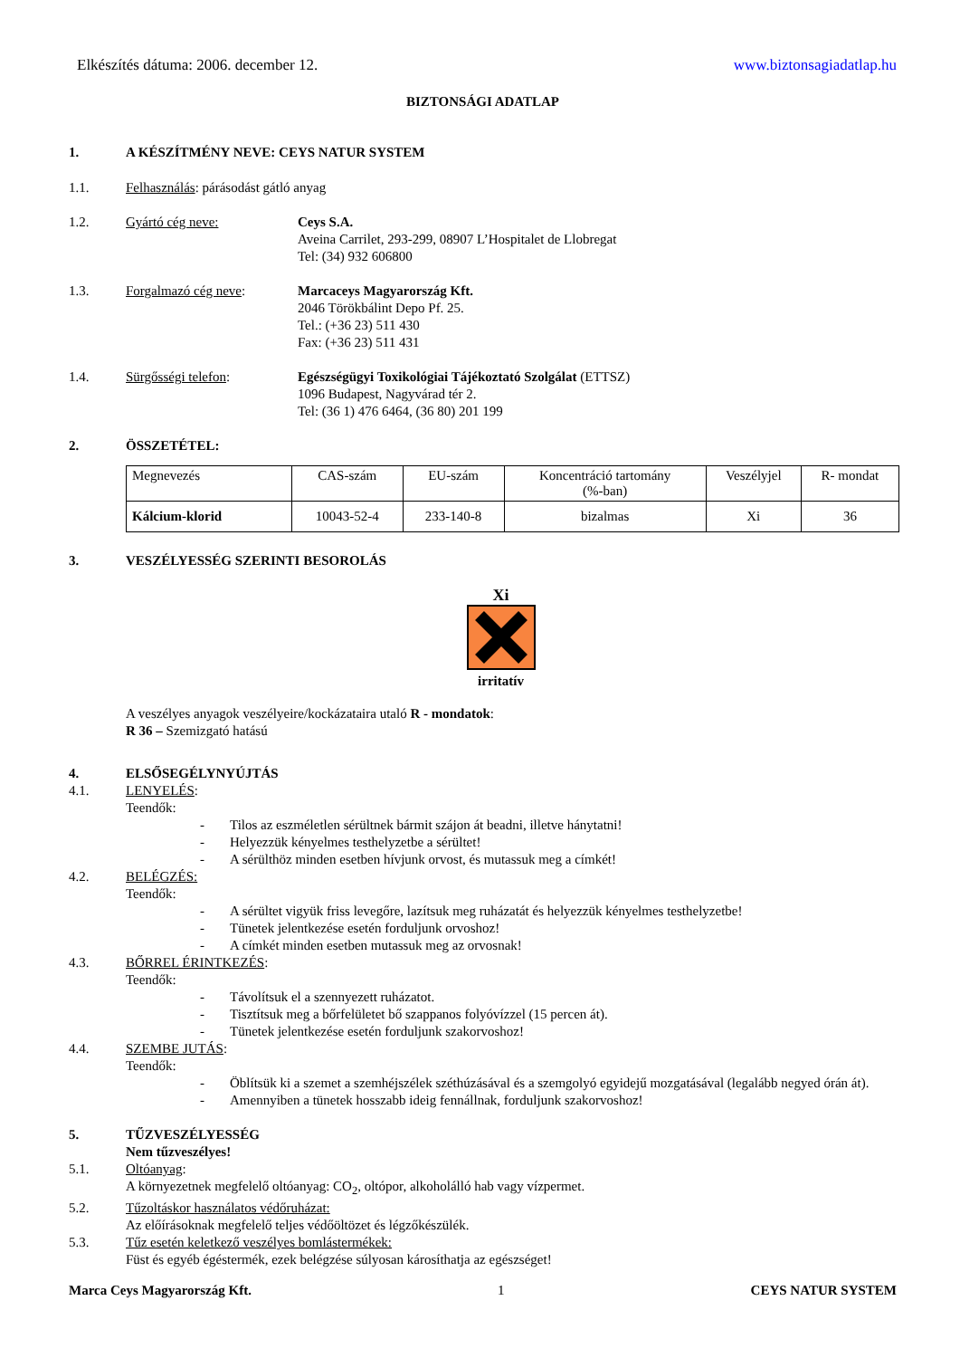Elkészítés dátuma: 2006. december 12. www.biztonsagiadatlap.hu
BIZTONSÁGI ADATLAP
1. A KÉSZÍTMÉNY NEVE: CEYS NATUR SYSTEM
1.1. Felhasználás: párásodást gátló anyag
1.2. Gyártó cég neve: Ceys S.A.
Aveina Carrilet, 293-299, 08907 L’Hospitalet de Llobregat
Tel: (34) 932 606800
1.3. Forgalmazó cég neve: Marcaceys Magyarország Kft.
2046 Törökbálint Depo Pf. 25.
Tel.: (+36 23) 511 430
Fax: (+36 23) 511 431
1.4. Sürgősségi telefon: Egészségügyi Toxikológiai Tájékoztató Szolgálat (ETTSZ)
1096 Budapest, Nagyvárad tér 2.
Tel: (36 1) 476 6464, (36 80) 201 199
2. ÖSSZETÉTEL:
| Megnevezés | CAS-szám | EU-szám | Koncentráció tartomány (%-ban) | Veszélyjel | R- mondat |
| --- | --- | --- | --- | --- | --- |
| Kálcium-klorid | 10043-52-4 | 233-140-8 | bizalmas | Xi | 36 |
3. VESZÉLYESSÉG SZERINTI BESOROLÁS
Xi
irritatív
A veszélyes anyagok veszélyeire/kockázataira utaló R - mondatok:
R 36 – Szemizgató hatású
4. ELSŐSEGÉLYNYÚJTÁS
4.1. LENYELÉS:
Teendők:
- Tilos az eszméletlen sérültnek bármit szájon át beadni, illetve hánytatni!
- Helyezzük kényelmes testhelyzetbe a sérültet!
- A sérülthöz minden esetben hívjunk orvost, és mutassuk meg a címkét!
4.2. BELÉGZÉS:
Teendők:
- A sérültet vigyük friss levegőre, lazítsuk meg ruházatát és helyezzük kényelmes testhelyzetbe!
- Tünetek jelentkezése esetén forduljunk orvoshoz!
- A címkét minden esetben mutassuk meg az orvosnak!
4.3. BŐRREL ÉRINTKEZÉS:
Teendők:
- Távolítsuk el a szennyezett ruházatot.
- Tisztítsuk meg a bőrfelületet bő szappanos folyóvízzel (15 percen át).
- Tünetek jelentkezése esetén forduljunk szakorvoshoz!
4.4. SZEMBE JUTÁS:
Teendők:
- Öblítsük ki a szemet a szemhéjszélek széthúzásával és a szemgolyó egyidejű mozgatásával (legalább negyed órán át).
- Amennyiben a tünetek hosszabb ideig fennállnak, forduljunk szakorvoshoz!
5. TŰZVESZÉLYESSÉG
Nem tűzveszélyes!
5.1. Oltóanyag:
A környezetnek megfelelő oltóanyag: CO<sub>2</sub>, oltópor, alkoholálló hab vagy vízpermet.
5.2. Tűzoltáskor használatos védőruházat:
Az előírásoknak megfelelő teljes védőöltözet és légzőkészülék.
5.3. Tűz esetén keletkező veszélyes bomlástermékek:
Füst és egyéb égéstermék, ezek belégzése súlyosan károsíthatja az egészséget!
Marca Ceys Magyarország Kft. 1 CEYS NATUR SYSTEM